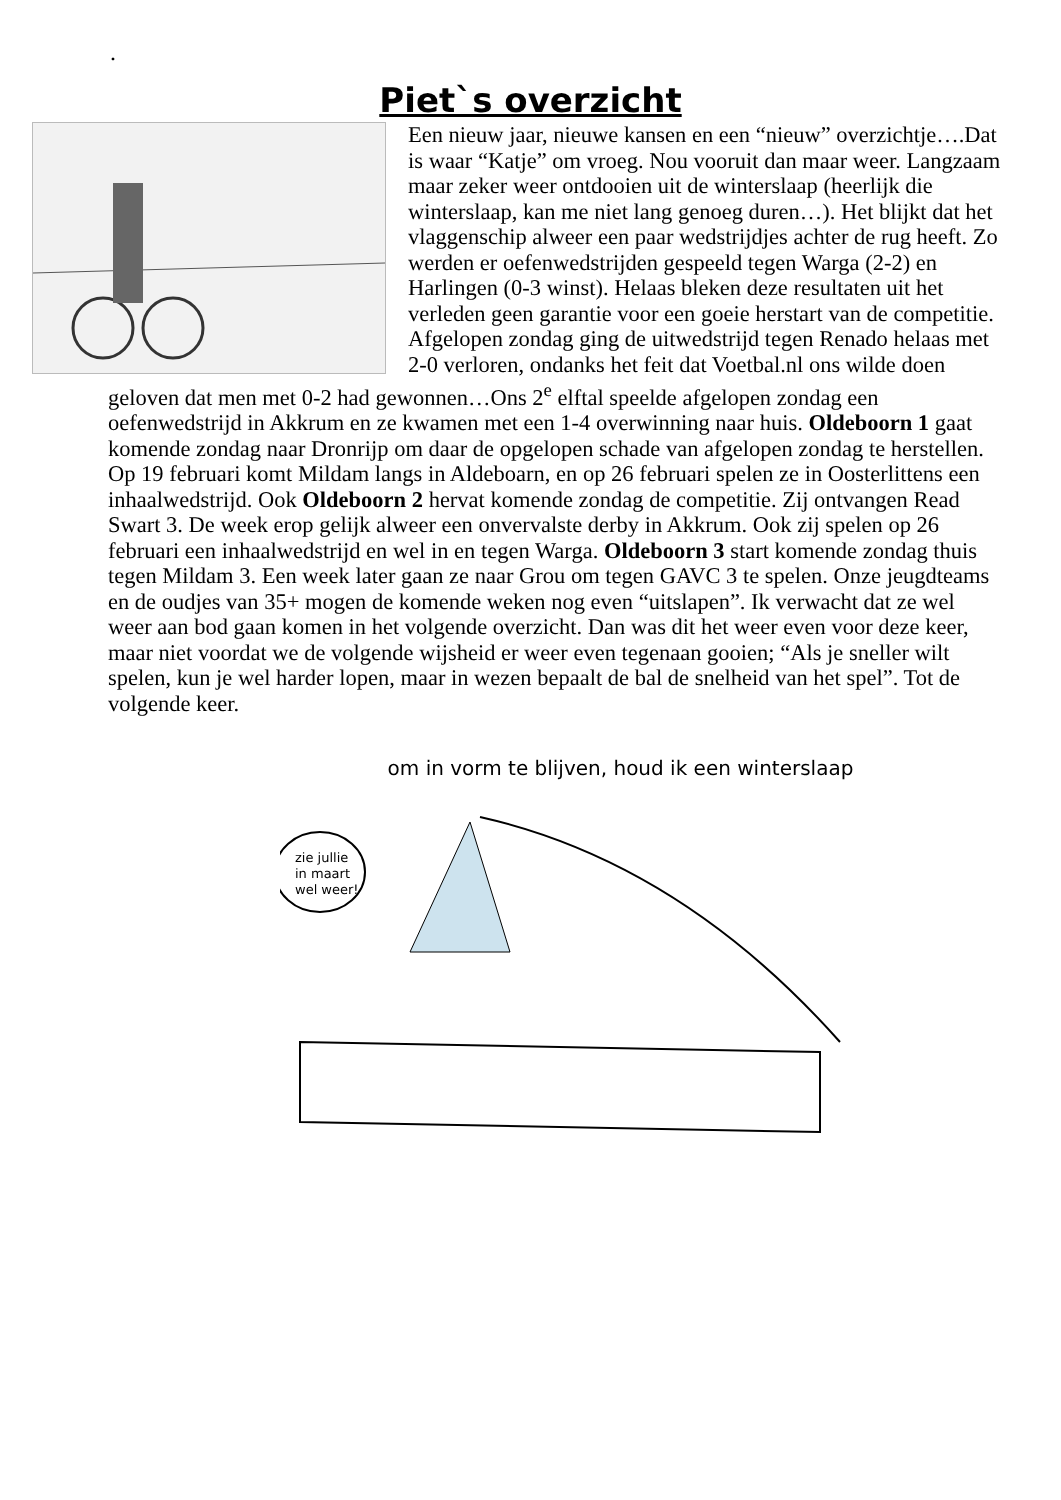.
Piet`s overzicht
Een nieuw jaar, nieuwe kansen en een “nieuw” overzichtje….Dat is waar “Katje” om vroeg. Nou vooruit dan maar weer. Langzaam maar zeker weer ontdooien uit de winterslaap (heerlijk die winterslaap, kan me niet lang genoeg duren…). Het blijkt dat het vlaggenschip alweer een paar wedstrijdjes achter de rug heeft. Zo werden er oefenwedstrijden gespeeld tegen Warga (2-2) en Harlingen (0-3 winst). Helaas bleken deze resultaten uit het verleden geen garantie voor een goeie herstart van de competitie. Afgelopen zondag ging de uitwedstrijd tegen Renado helaas met 2-0 verloren, ondanks het feit dat Voetbal.nl ons wilde doen geloven dat men met 0-2 had gewonnen…Ons 2<sup>e</sup> elftal speelde afgelopen zondag een oefenwedstrijd in Akkrum en ze kwamen met een 1-4 overwinning naar huis. Oldeboorn 1 gaat komende zondag naar Dronrijp om daar de opgelopen schade van afgelopen zondag te herstellen. Op 19 februari komt Mildam langs in Aldeboarn, en op 26 februari spelen ze in Oosterlittens een inhaalwedstrijd. Ook Oldeboorn 2 hervat komende zondag de competitie. Zij ontvangen Read Swart 3. De week erop gelijk alweer een onvervalste derby in Akkrum. Ook zij spelen op 26 februari een inhaalwedstrijd en wel in en tegen Warga. Oldeboorn 3 start komende zondag thuis tegen Mildam 3. Een week later gaan ze naar Grou om tegen GAVC 3 te spelen. Onze jeugdteams en de oudjes van 35+ mogen de komende weken nog even “uitslapen”. Ik verwacht dat ze wel weer aan bod gaan komen in het volgende overzicht. Dan was dit het weer even voor deze keer, maar niet voordat we de volgende wijsheid er weer even tegenaan gooien; “Als je sneller wilt spelen, kun je wel harder lopen, maar in wezen bepaalt de bal de snelheid van het spel”. Tot de volgende keer.
om in vorm te blijven, houd ik een winterslaap
zie jullie
in maart
wel weer!